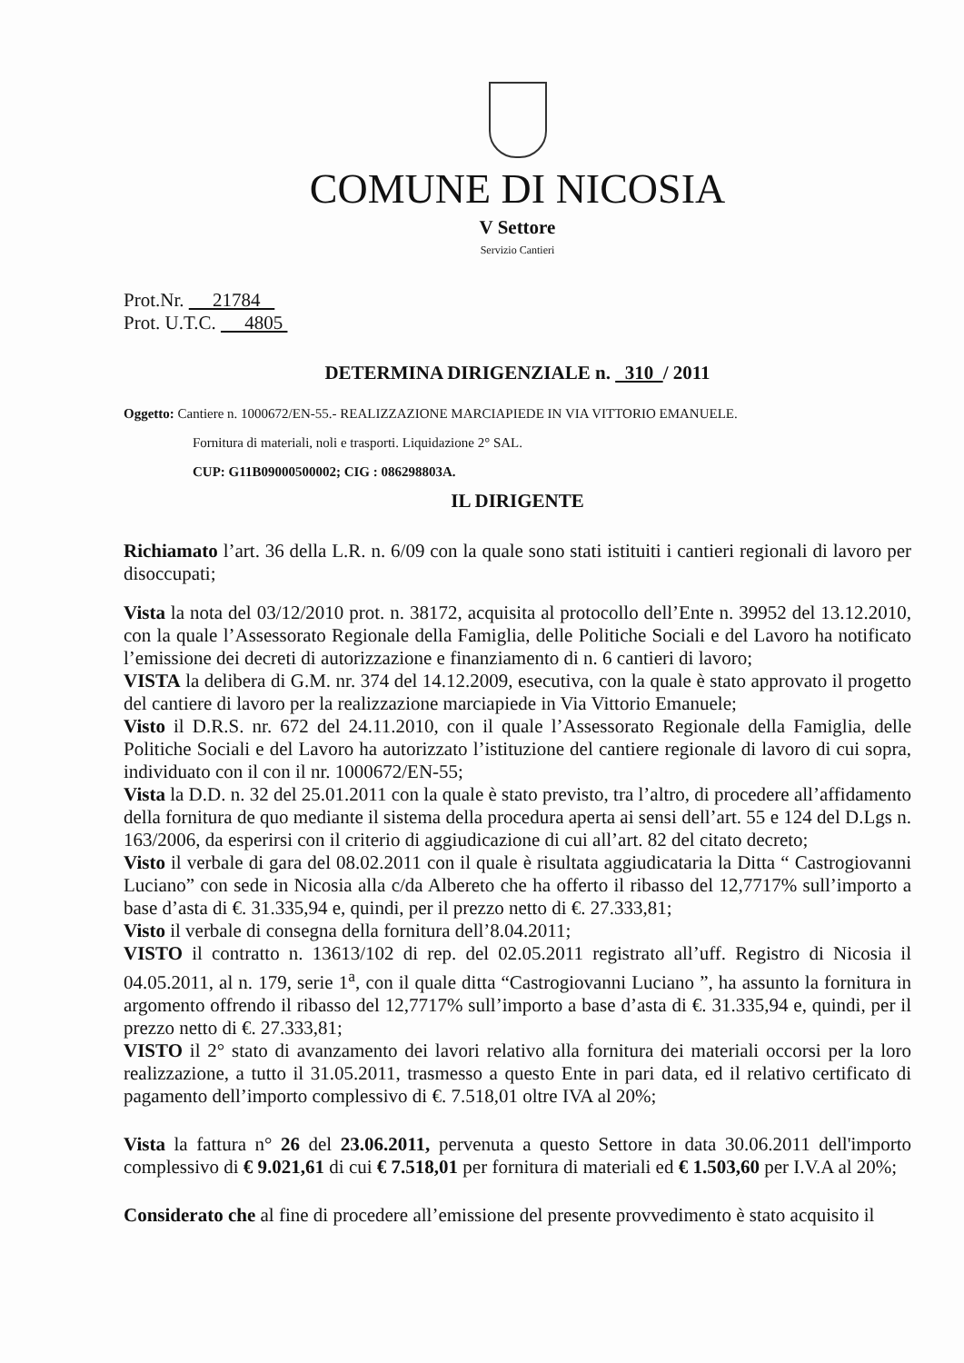COMUNE DI NICOSIA
V Settore
Servizio Cantieri
Prot.Nr. 21784
Prot. U.T.C. 4805
DETERMINA DIRIGENZIALE n. 310 / 2011
Oggetto: Cantiere n. 1000672/EN-55.- REALIZZAZIONE MARCIAPIEDE IN VIA VITTORIO EMANUELE.
Fornitura di materiali, noli e trasporti. Liquidazione 2° SAL.
CUP: G11B09000500002; CIG : 086298803A.
IL DIRIGENTE
Richiamato l’art. 36 della L.R. n. 6/09 con la quale sono stati istituiti i cantieri regionali di lavoro per disoccupati;
Vista la nota del 03/12/2010 prot. n. 38172, acquisita al protocollo dell’Ente n. 39952 del 13.12.2010, con la quale l’Assessorato Regionale della Famiglia, delle Politiche Sociali e del Lavoro ha notificato l’emissione dei decreti di autorizzazione e finanziamento di n. 6 cantieri di lavoro;
VISTA la delibera di G.M. nr. 374 del 14.12.2009, esecutiva, con la quale è stato approvato il progetto del cantiere di lavoro per la realizzazione marciapiede in Via Vittorio Emanuele;
Visto il D.R.S. nr. 672 del 24.11.2010, con il quale l’Assessorato Regionale della Famiglia, delle Politiche Sociali e del Lavoro ha autorizzato l’istituzione del cantiere regionale di lavoro di cui sopra, individuato con il con il nr. 1000672/EN-55;
Vista la D.D. n. 32 del 25.01.2011 con la quale è stato previsto, tra l’altro, di procedere all’affidamento della fornitura de quo mediante il sistema della procedura aperta ai sensi dell’art. 55 e 124 del D.Lgs n. 163/2006, da esperirsi con il criterio di aggiudicazione di cui all’art. 82 del citato decreto;
Visto il verbale di gara del 08.02.2011 con il quale è risultata aggiudicataria la Ditta “ Castrogiovanni Luciano” con sede in Nicosia alla c/da Albereto che ha offerto il ribasso del 12,7717% sull’importo a base d’asta di €. 31.335,94 e, quindi, per il prezzo netto di €. 27.333,81;
Visto il verbale di consegna della fornitura dell’8.04.2011;
VISTO il contratto n. 13613/102 di rep. del 02.05.2011 registrato all’uff. Registro di Nicosia il 04.05.2011, al n. 179, serie 1<sup>a</sup>, con il quale ditta “Castrogiovanni Luciano ”, ha assunto la fornitura in argomento offrendo il ribasso del 12,7717% sull’importo a base d’asta di €. 31.335,94 e, quindi, per il prezzo netto di €. 27.333,81;
VISTO il 2° stato di avanzamento dei lavori relativo alla fornitura dei materiali occorsi per la loro realizzazione, a tutto il 31.05.2011, trasmesso a questo Ente in pari data, ed il relativo certificato di pagamento dell’importo complessivo di €. 7.518,01 oltre IVA al 20%;
Vista la fattura n° 26 del 23.06.2011, pervenuta a questo Settore in data 30.06.2011 dell'importo complessivo di € 9.021,61 di cui € 7.518,01 per fornitura di materiali ed € 1.503,60 per I.V.A al 20%;
Considerato che al fine di procedere all’emissione del presente provvedimento è stato acquisito il